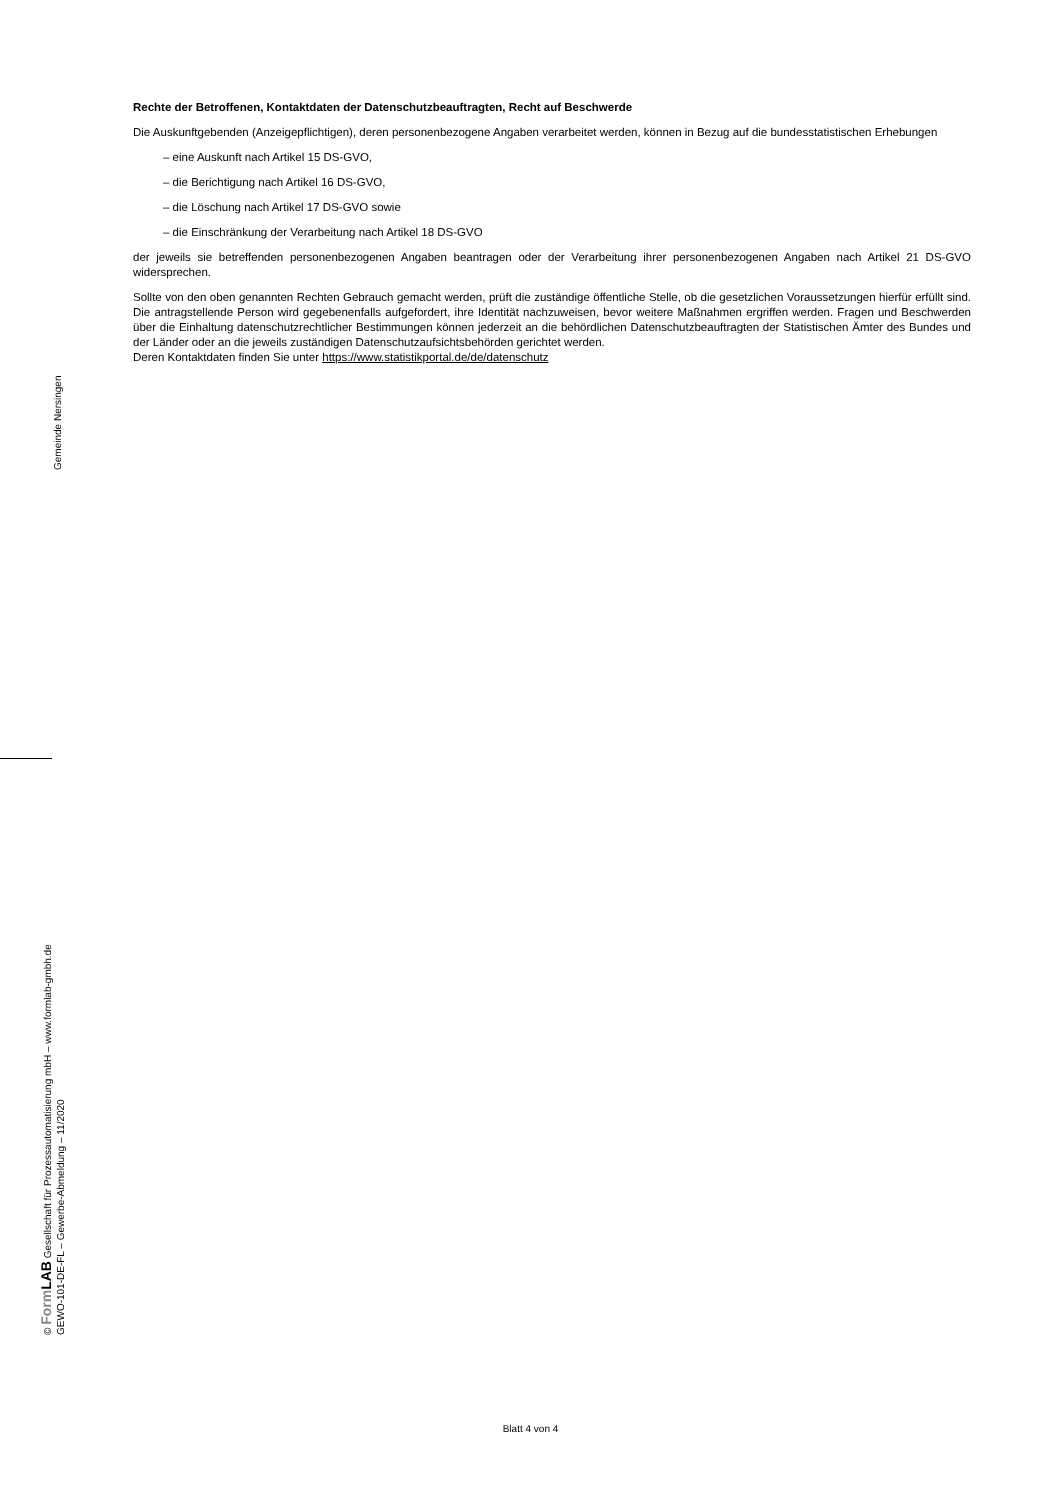Rechte der Betroffenen, Kontaktdaten der Datenschutzbeauftragten, Recht auf Beschwerde
Die Auskunftgebenden (Anzeigepflichtigen), deren personenbezogene Angaben verarbeitet werden, können in Bezug auf die bundesstatistischen Erhebungen
– eine Auskunft nach Artikel 15 DS-GVO,
– die Berichtigung nach Artikel 16 DS-GVO,
– die Löschung nach Artikel 17 DS-GVO sowie
– die Einschränkung der Verarbeitung nach Artikel 18 DS-GVO
der jeweils sie betreffenden personenbezogenen Angaben beantragen oder der Verarbeitung ihrer personenbezogenen Angaben nach Artikel 21 DS-GVO widersprechen.
Sollte von den oben genannten Rechten Gebrauch gemacht werden, prüft die zuständige öffentliche Stelle, ob die gesetzlichen Voraussetzungen hierfür erfüllt sind. Die antragstellende Person wird gegebenenfalls aufgefordert, ihre Identität nachzuweisen, bevor weitere Maßnahmen ergriffen werden. Fragen und Beschwerden über die Einhaltung datenschutzrechtlicher Bestimmungen können jederzeit an die behördlichen Datenschutzbeauftragten der Statistischen Ämter des Bundes und der Länder oder an die jeweils zuständigen Datenschutzaufsichtsbehörden gerichtet werden.
Deren Kontaktdaten finden Sie unter https://www.statistikportal.de/de/datenschutz
Gemeinde Nersingen
© Form LAB Gesellschaft für Prozessautomatisierung mbH – www.formlab-gmbh.de
GEWO-101-DE-FL – Gewerbe-Abmeldung – 11/2020
Blatt 4 von 4